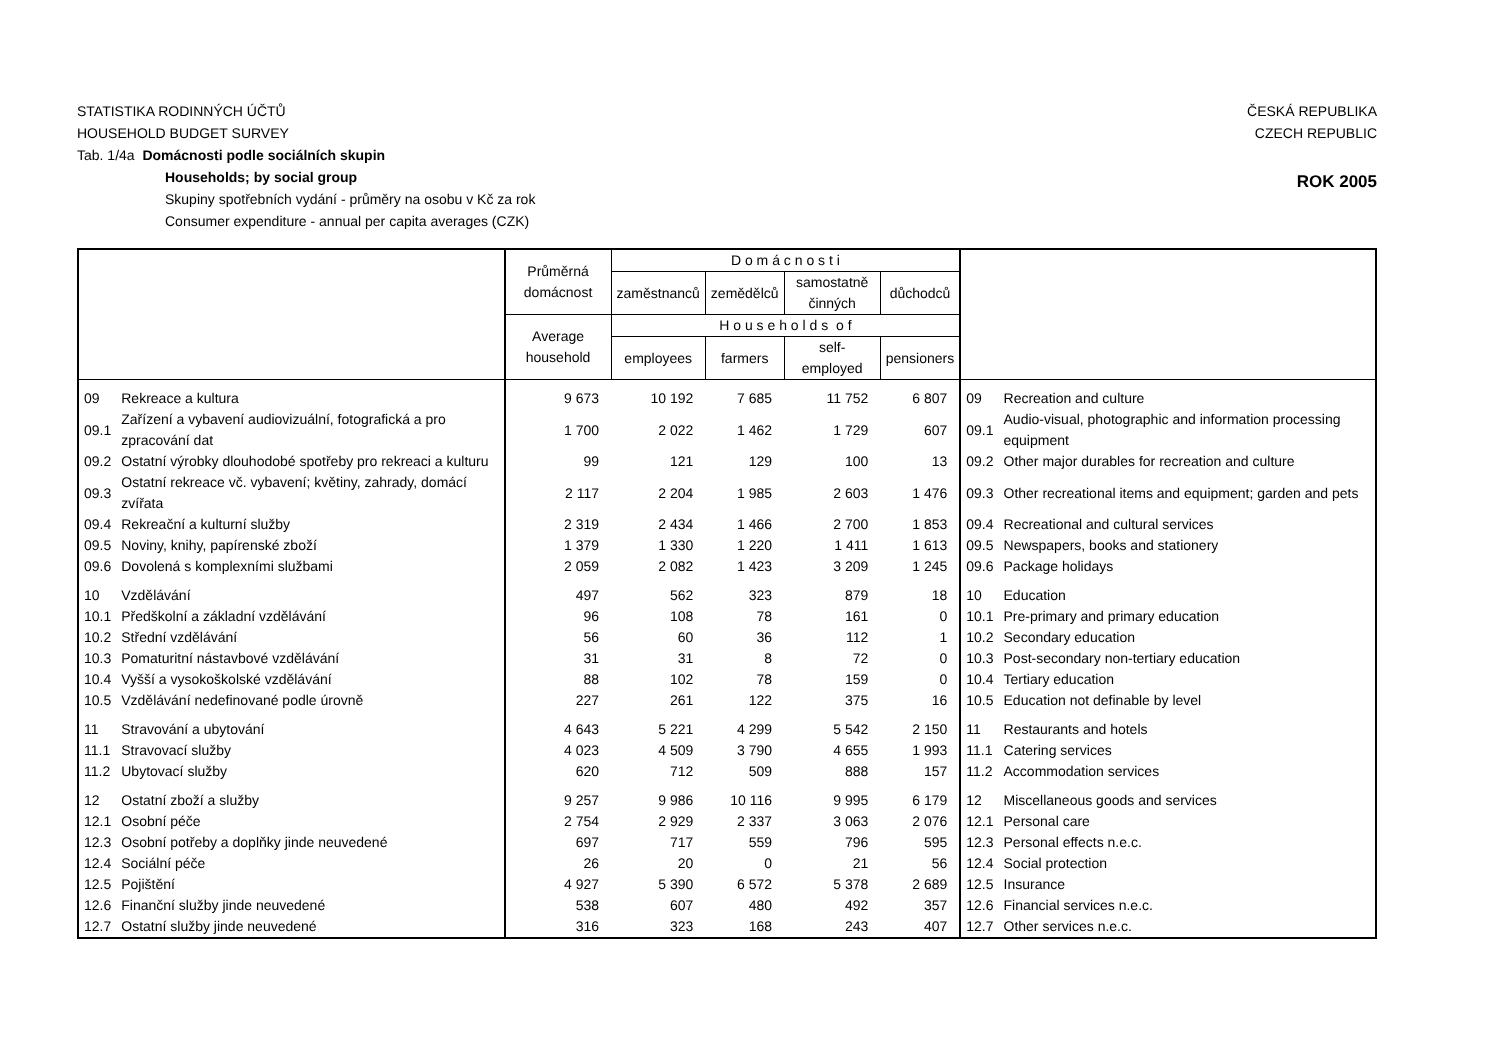STATISTIKA RODINNÝCH ÚČTŮ
HOUSEHOLD BUDGET SURVEY
ČESKÁ REPUBLIKA
CZECH REPUBLIC
Tab. 1/4a Domácnosti podle sociálních skupin
Households; by social group
Skupiny spotřebních vydání - průměry na osobu v Kč za rok
Consumer expenditure - annual per capita averages (CZK)
ROK 2005
| | | Průměrná domácnost | D o m á c n o s t i | | | | | |
| --- | --- | --- | --- | --- | --- | --- | --- | --- |
| | | | zaměstnanců | zemědělců | samostatně činných | důchodců | | |
| | | Average household | H o u s e h o l d s o f | | | | | |
| | | | employees | farmers | self-employed | pensioners | | |
| 09 | Rekreace a kultura | 9 673 | 10 192 | 7 685 | 11 752 | 6 807 | 09 | Recreation and culture |
| 09.1 | Zařízení a vybavení audiovizuální, fotografická a pro zpracování dat | 1 700 | 2 022 | 1 462 | 1 729 | 607 | 09.1 | Audio-visual, photographic and information processing equipment |
| 09.2 | Ostatní výrobky dlouhodobé spotřeby pro rekreaci a kulturu | 99 | 121 | 129 | 100 | 13 | 09.2 | Other major durables for recreation and culture |
| 09.3 | Ostatní rekreace vč. vybavení; květiny, zahrady, domácí zvířata | 2 117 | 2 204 | 1 985 | 2 603 | 1 476 | 09.3 | Other recreational items and equipment; garden and pets |
| 09.4 | Rekreační a kulturní služby | 2 319 | 2 434 | 1 466 | 2 700 | 1 853 | 09.4 | Recreational and cultural services |
| 09.5 | Noviny, knihy, papírenské zboží | 1 379 | 1 330 | 1 220 | 1 411 | 1 613 | 09.5 | Newspapers, books and stationery |
| 09.6 | Dovolená s komplexními službami | 2 059 | 2 082 | 1 423 | 3 209 | 1 245 | 09.6 | Package holidays |
| 10 | Vzdělávání | 497 | 562 | 323 | 879 | 18 | 10 | Education |
| 10.1 | Předškolní a základní vzdělávání | 96 | 108 | 78 | 161 | 0 | 10.1 | Pre-primary and primary education |
| 10.2 | Střední vzdělávání | 56 | 60 | 36 | 112 | 1 | 10.2 | Secondary education |
| 10.3 | Pomaturitní nástavbové vzdělávání | 31 | 31 | 8 | 72 | 0 | 10.3 | Post-secondary non-tertiary education |
| 10.4 | Vyšší a vysokoškolské vzdělávání | 88 | 102 | 78 | 159 | 0 | 10.4 | Tertiary education |
| 10.5 | Vzdělávání nedefinované podle úrovně | 227 | 261 | 122 | 375 | 16 | 10.5 | Education not definable by level |
| 11 | Stravování a ubytování | 4 643 | 5 221 | 4 299 | 5 542 | 2 150 | 11 | Restaurants and hotels |
| 11.1 | Stravovací služby | 4 023 | 4 509 | 3 790 | 4 655 | 1 993 | 11.1 | Catering services |
| 11.2 | Ubytovací služby | 620 | 712 | 509 | 888 | 157 | 11.2 | Accommodation services |
| 12 | Ostatní zboží a služby | 9 257 | 9 986 | 10 116 | 9 995 | 6 179 | 12 | Miscellaneous goods and services |
| 12.1 | Osobní péče | 2 754 | 2 929 | 2 337 | 3 063 | 2 076 | 12.1 | Personal care |
| 12.3 | Osobní potřeby a doplňky jinde neuvedené | 697 | 717 | 559 | 796 | 595 | 12.3 | Personal effects n.e.c. |
| 12.4 | Sociální péče | 26 | 20 | 0 | 21 | 56 | 12.4 | Social protection |
| 12.5 | Pojištění | 4 927 | 5 390 | 6 572 | 5 378 | 2 689 | 12.5 | Insurance |
| 12.6 | Finanční služby jinde neuvedené | 538 | 607 | 480 | 492 | 357 | 12.6 | Financial services n.e.c. |
| 12.7 | Ostatní služby jinde neuvedené | 316 | 323 | 168 | 243 | 407 | 12.7 | Other services n.e.c. |